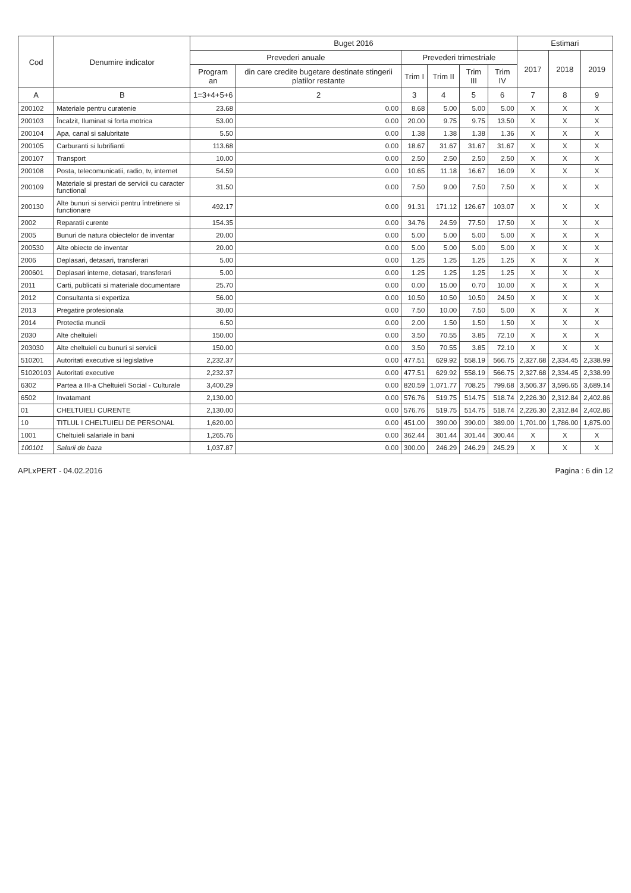| Cod | Denumire indicator | Buget 2016 | | | | | | Estimari | | |
| --- | --- | --- | --- | --- | --- | --- | --- | --- | --- | --- |
| | | Prevederi anuale | | Prevederi trimestriale | | | | 2017 | 2018 | 2019 |
| | | Program an | din care credite bugetare destinate stingerii platilor restante | Trim I | Trim II | Trim III | Trim IV | | | |
| A | B | 1=3+4+5+6 | 2 | 3 | 4 | 5 | 6 | 7 | 8 | 9 |
| 200102 | Materiale pentru curatenie | 23.68 | 0.00 | 8.68 | 5.00 | 5.00 | 5.00 | X | X | X |
| 200103 | Încalzit, Iluminat si forta motrica | 53.00 | 0.00 | 20.00 | 9.75 | 9.75 | 13.50 | X | X | X |
| 200104 | Apa, canal si salubritate | 5.50 | 0.00 | 1.38 | 1.38 | 1.38 | 1.36 | X | X | X |
| 200105 | Carburanti si lubrifianti | 113.68 | 0.00 | 18.67 | 31.67 | 31.67 | 31.67 | X | X | X |
| 200107 | Transport | 10.00 | 0.00 | 2.50 | 2.50 | 2.50 | 2.50 | X | X | X |
| 200108 | Posta, telecomunicatii, radio, tv, internet | 54.59 | 0.00 | 10.65 | 11.18 | 16.67 | 16.09 | X | X | X |
| 200109 | Materiale si prestari de servicii cu caracter functional | 31.50 | 0.00 | 7.50 | 9.00 | 7.50 | 7.50 | X | X | X |
| 200130 | Alte bunuri si servicii pentru întretinere si functionare | 492.17 | 0.00 | 91.31 | 171.12 | 126.67 | 103.07 | X | X | X |
| 2002 | Reparatii curente | 154.35 | 0.00 | 34.76 | 24.59 | 77.50 | 17.50 | X | X | X |
| 2005 | Bunuri de natura obiectelor de inventar | 20.00 | 0.00 | 5.00 | 5.00 | 5.00 | 5.00 | X | X | X |
| 200530 | Alte obiecte de inventar | 20.00 | 0.00 | 5.00 | 5.00 | 5.00 | 5.00 | X | X | X |
| 2006 | Deplasari, detasari, transferari | 5.00 | 0.00 | 1.25 | 1.25 | 1.25 | 1.25 | X | X | X |
| 200601 | Deplasari interne, detasari, transferari | 5.00 | 0.00 | 1.25 | 1.25 | 1.25 | 1.25 | X | X | X |
| 2011 | Carti, publicatii si materiale documentare | 25.70 | 0.00 | 0.00 | 15.00 | 0.70 | 10.00 | X | X | X |
| 2012 | Consultanta si expertiza | 56.00 | 0.00 | 10.50 | 10.50 | 10.50 | 24.50 | X | X | X |
| 2013 | Pregatire profesionala | 30.00 | 0.00 | 7.50 | 10.00 | 7.50 | 5.00 | X | X | X |
| 2014 | Protectia muncii | 6.50 | 0.00 | 2.00 | 1.50 | 1.50 | 1.50 | X | X | X |
| 2030 | Alte cheltuieli | 150.00 | 0.00 | 3.50 | 70.55 | 3.85 | 72.10 | X | X | X |
| 203030 | Alte cheltuieli cu bunuri si servicii | 150.00 | 0.00 | 3.50 | 70.55 | 3.85 | 72.10 | X | X | X |
| 510201 | Autoritati executive si legislative | 2,232.37 | 0.00 | 477.51 | 629.92 | 558.19 | 566.75 | 2,327.68 | 2,334.45 | 2,338.99 |
| 51020103 | Autoritati executive | 2,232.37 | 0.00 | 477.51 | 629.92 | 558.19 | 566.75 | 2,327.68 | 2,334.45 | 2,338.99 |
| 6302 | Partea a III-a Cheltuieli Social - Culturale | 3,400.29 | 0.00 | 820.59 | 1,071.77 | 708.25 | 799.68 | 3,506.37 | 3,596.65 | 3,689.14 |
| 6502 | Invatamant | 2,130.00 | 0.00 | 576.76 | 519.75 | 514.75 | 518.74 | 2,226.30 | 2,312.84 | 2,402.86 |
| 01 | CHELTUIELI CURENTE | 2,130.00 | 0.00 | 576.76 | 519.75 | 514.75 | 518.74 | 2,226.30 | 2,312.84 | 2,402.86 |
| 10 | TITLUL I CHELTUIELI DE PERSONAL | 1,620.00 | 0.00 | 451.00 | 390.00 | 390.00 | 389.00 | 1,701.00 | 1,786.00 | 1,875.00 |
| 1001 | Cheltuieli salariale in bani | 1,265.76 | 0.00 | 362.44 | 301.44 | 301.44 | 300.44 | X | X | X |
| 100101 | Salarii de baza | 1,037.87 | 0.00 | 300.00 | 246.29 | 246.29 | 245.29 | X | X | X |
APLxPERT - 04.02.2016 Pagina : 6 din 12